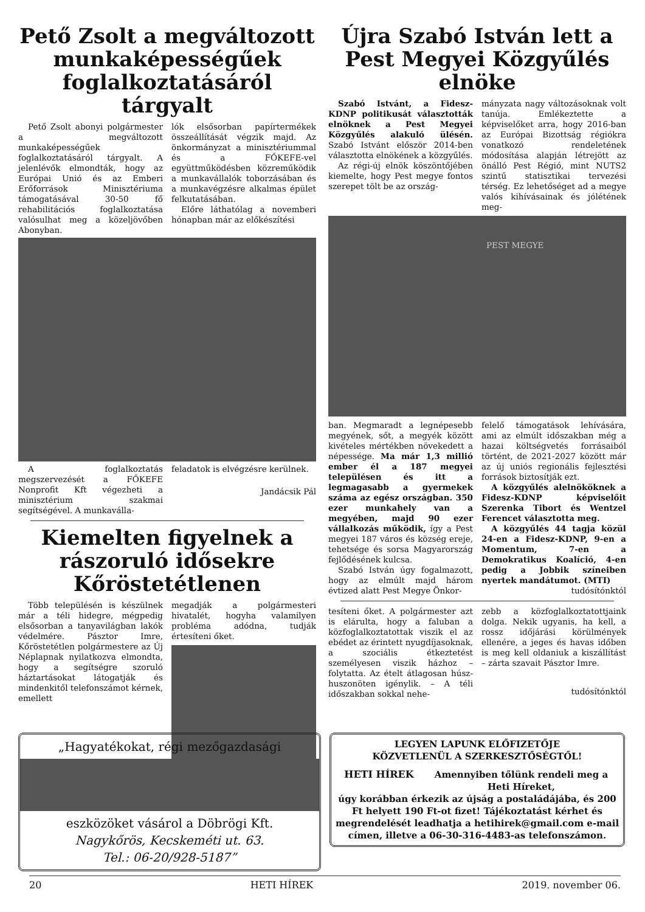Pető Zsolt a megváltozott munkaképességűek foglalkoztatásáról tárgyalt
Pető Zsolt abonyi polgármester a megváltozott munkaképességűek foglalkoztatásáról tárgyalt. A jelenlévők elmondták, hogy az Európai Unió és az Emberi Erőforrások Minisztériuma támogatásával 30-50 fő rehabilitációs foglalkoztatása valósulhat meg a közeljövőben Abonyban.
lók elsősorban papírtermékek összeállítását végzik majd. Az önkormányzat a minisztériummal és a FŐKEFE-vel együttműködésben közreműködik a munkavállalók toborzásában és a munkavégzésre alkalmas épület felkutatásában.
Előre láthatólag a novemberi hónapban már az előkészítési
A foglalkoztatás megszervezését a FŐKEFE Nonprofit Kft végezheti a minisztérium szakmai segítségével. A munkavállа-
feladatok is elvégzésre kerülnek.
Jandácsik Pál
Kiemelten figyelnek a rászoruló idősekre Kőröstetétlenen
Több településén is készülnek már a téli hidegre, mégpedig elsősorban a tanyavilágban lakók védelmére. Pásztor Imre, Kőröstetétlen polgármestere az Új Néplapnak nyilatkozva elmondta, hogy a segítségre szoruló háztartásokat látogatják és mindenkitől telefonszámot kérnek, emellett
megadják a polgármesteri hivatalét, hogyha valamilyen probléma adódna, tudják értesíteni őket.
Újra Szabó István lett a Pest Megyei Közgyűlés elnöke
Szabó Istvánt, a Fidesz-KDNP politikusát választották elnöknek a Pest Megyei Közgyűlés alakuló ülésén. Szabó Istvánt először 2014-ben választotta elnökének a közgyűlés.
Az régi-új elnök köszöntőjében kiemelte, hogy Pest megye fontos szerepet tölt be az ország-
mányzata nagy változásoknak volt tanúja. Emlékeztette a képviselőket arra, hogy 2016-ban az Európai Bizottság régiókra vonatkozó rendeletének módosítása alapján létrejött az önálló Pest Régió, mint NUTS2 szintű statisztikai tervezési térség. Ez lehetőséget ad a megye valós kihívásainak és jólétének meg-
PEST MEGYE
ban. Megmaradt a legnépesebb megyének, sőt, a megyék között kivételes mértékben növekedett a népessége. Ma már 1,3 millió ember él a 187 megyei településen és itt a legmagasabb a gyermekek száma az egész országban. 350 ezer munkahely van a megyében, majd 90 ezer vállalkozás működik, így a Pest megyei 187 város és község ereje, tehetsége és sorsa Magyarország fejlődésének kulcsa.
Szabó István úgy fogalmazott, hogy az elmúlt majd három évtized alatt Pest Megye Önkor-
felelő támogatások lehívására, ami az elmúlt időszakban még a hazai költségvetés forrásaiból történt, de 2021-2027 között már az új uniós regionális fejlesztési források biztosítják ezt.
A közgyűlés alelnököknek a Fidesz-KDNP képviselőit Szerenka Tibort és Wentzel Ferencet választotta meg.
A közgyűlés 44 tagja közül 24-en a Fidesz-KDNP, 9-en a Momentum, 7-en a Demokratikus Koalíció, 4-en pedig a Jobbik színeiben nyertek mandátumot. (MTI)
tudósítónktól
tesíteni őket. A polgármester azt is elárulta, hogy a faluban a közfoglalkoztatottak viszik el az ebédet az érintett nyugdíjasoknak, a szociális étkeztetést személyesen viszik házhoz – folytatta. Az ételt átlagosan húsz-huszonöten igénylik. – A téli időszakban sokkal nehe-
zebb a közfoglalkoztatottjaink dolga. Nekik ugyanis, ha kell, a rossz időjárási körülmények ellenére, a jeges és havas időben is meg kell oldaniuk a kiszállítást – zárta szavait Pásztor Imre.
tudósítónktól
„Hagyatékokat, régi mezőgazdasági
eszközöket vásárol a Döbrögi Kft.
Nagykőrös, Kecskeméti ut. 63.
Tel.: 06-20/928-5187”
LEGYEN LAPUNK ELŐFIZETŐJE
KÖZVETLENÜL A SZERKESZTŐSÉGTŐL!
HETI HÍREK Amennyiben tőlünk rendeli meg a Heti Híreket,
úgy korábban érkezik az újság a postaládájába, és 200 Ft helyett 190 Ft-ot fizet! Tájékoztatást kérhet és megrendelését leadhatja a hetihirek@gmail.com e-mail címen, illetve a 06-30-316-4483-as telefonszámon.
20 HETI HÍREK 2019. november 06.